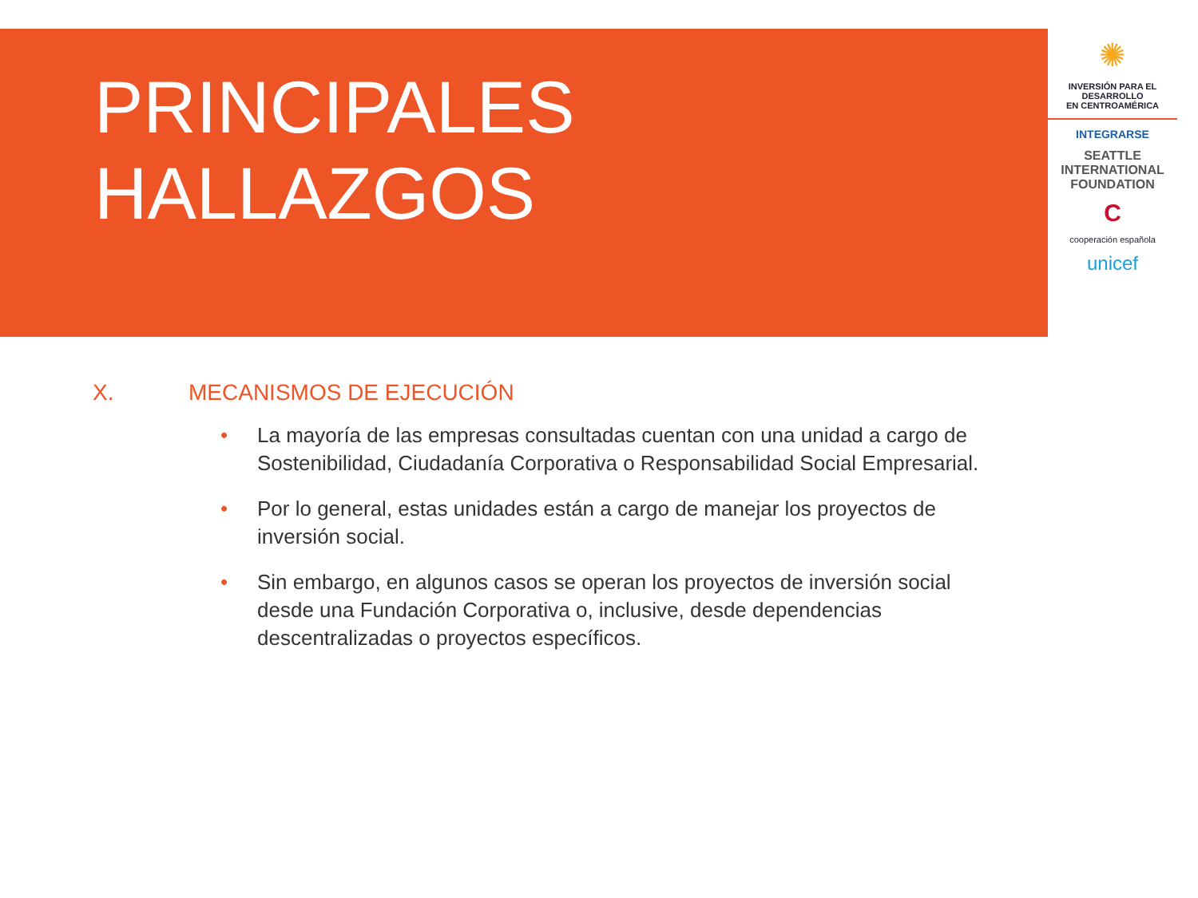PRINCIPALES
HALLAZGOS
✺
INVERSIÓN PARA EL DESARROLLO
EN CENTROAMÉRICA
INTEGRARSE
SEATTLE
INTERNATIONAL
FOUNDATION
C
cooperación española
unicef
X. MECANISMOS DE EJECUCIÓN
• La mayoría de las empresas consultadas cuentan con una unidad a cargo de Sostenibilidad, Ciudadanía Corporativa o Responsabilidad Social Empresarial.
• Por lo general, estas unidades están a cargo de manejar los proyectos de inversión social.
• Sin embargo, en algunos casos se operan los proyectos de inversión social desde una Fundación Corporativa o, inclusive, desde dependencias descentralizadas o proyectos específicos.